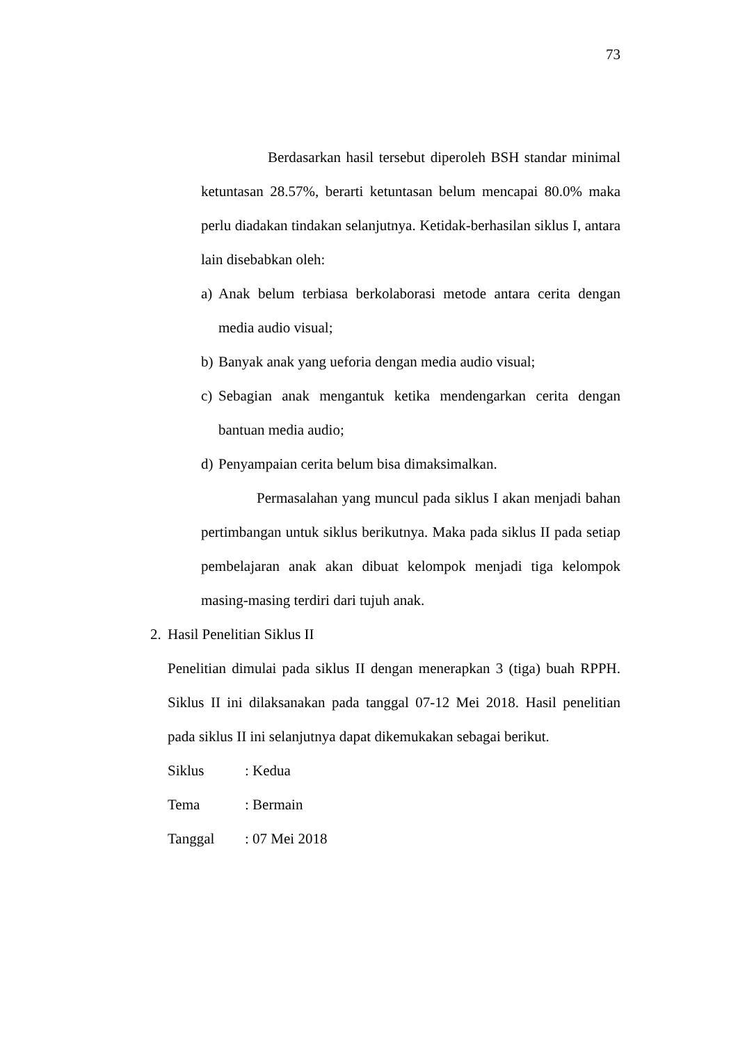73
Berdasarkan hasil tersebut diperoleh BSH standar minimal ketuntasan 28.57%, berarti ketuntasan belum mencapai 80.0% maka perlu diadakan tindakan selanjutnya. Ketidak-berhasilan siklus I, antara lain disebabkan oleh:
a)
Anak belum terbiasa berkolaborasi metode antara cerita dengan media audio visual;
b)
Banyak anak yang ueforia dengan media audio visual;
c)
Sebagian anak mengantuk ketika mendengarkan cerita dengan bantuan media audio;
d)
Penyampaian cerita belum bisa dimaksimalkan.
Permasalahan yang muncul pada siklus I akan menjadi bahan pertimbangan untuk siklus berikutnya. Maka pada siklus II pada setiap pembelajaran anak akan dibuat kelompok menjadi tiga kelompok masing-masing terdiri dari tujuh anak.
2. Hasil Penelitian Siklus II
Penelitian dimulai pada siklus II dengan menerapkan 3 (tiga) buah RPPH. Siklus II ini dilaksanakan pada tanggal 07-12 Mei 2018. Hasil penelitian pada siklus II ini selanjutnya dapat dikemukakan sebagai berikut.
Siklus: Kedua
Tema: Bermain
Tanggal: 07 Mei 2018